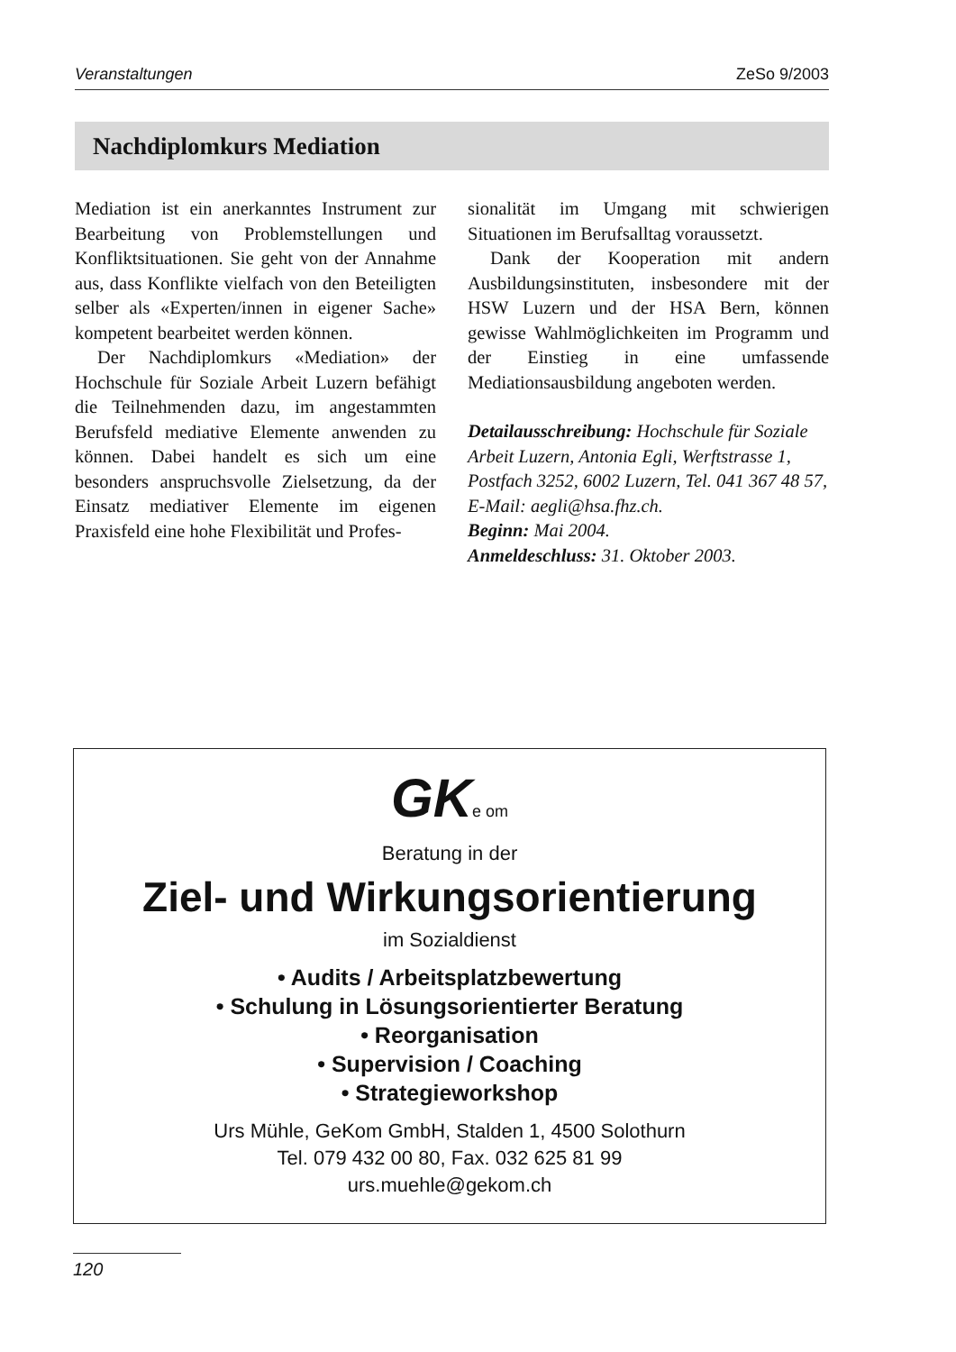Veranstaltungen ZeSo 9/2003
Nachdiplomkurs Mediation
Mediation ist ein anerkanntes Instrument zur Bearbeitung von Problemstellungen und Konfliktsituationen. Sie geht von der Annahme aus, dass Konflikte vielfach von den Beteiligten selber als «Experten/innen in eigener Sache» kompetent bearbeitet werden können.
Der Nachdiplomkurs «Mediation» der Hochschule für Soziale Arbeit Luzern befähigt die Teilnehmenden dazu, im angestammten Berufsfeld mediative Elemente anwenden zu können. Dabei handelt es sich um eine besonders anspruchsvolle Zielsetzung, da der Einsatz mediativer Elemente im eigenen Praxisfeld eine hohe Flexibilität und Profes-
sionalität im Umgang mit schwierigen Situationen im Berufsalltag voraussetzt.
Dank der Kooperation mit andern Ausbildungsinstituten, insbesondere mit der HSW Luzern und der HSA Bern, können gewisse Wahlmöglichkeiten im Programm und der Einstieg in eine umfassende Mediationsausbildung angeboten werden.
Detailausschreibung: Hochschule für Soziale Arbeit Luzern, Antonia Egli, Werftstrasse 1, Postfach 3252, 6002 Luzern, Tel. 041 367 48 57, E-Mail: aegli@hsa.fhz.ch.
Beginn: Mai 2004.
Anmeldeschluss: 31. Oktober 2003.
GKe om
Beratung in der
Ziel- und Wirkungsorientierung
im Sozialdienst
• Audits / Arbeitsplatzbewertung
• Schulung in Lösungsorientierter Beratung
• Reorganisation
• Supervision / Coaching
• Strategieworkshop
Urs Mühle, GeKom GmbH, Stalden 1, 4500 Solothurn
Tel. 079 432 00 80, Fax. 032 625 81 99
urs.muehle@gekom.ch
120